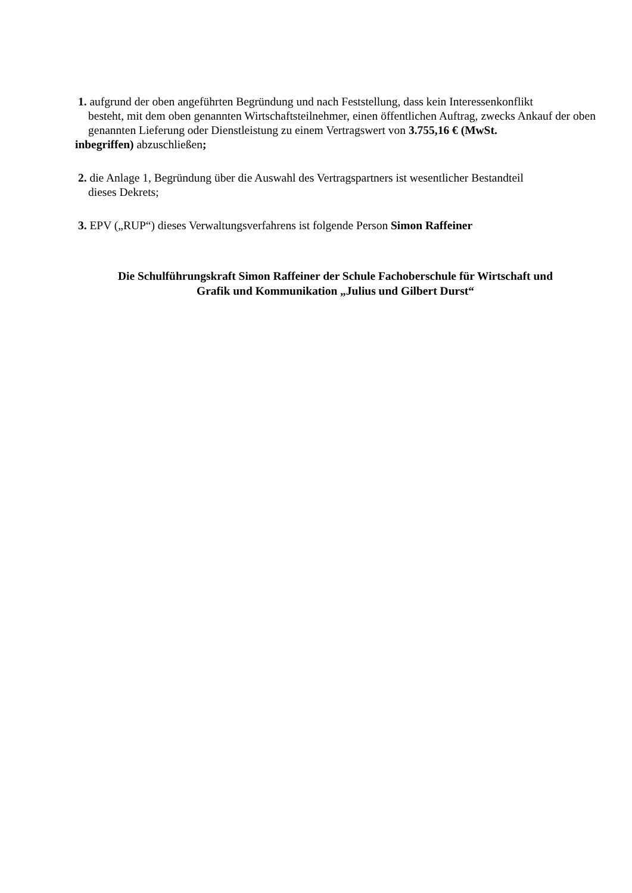1. aufgrund der oben angeführten Begründung und nach Feststellung, dass kein Interessenkonflikt
besteht, mit dem oben genannten Wirtschaftsteilnehmer, einen öffentlichen Auftrag, zwecks Ankauf der oben genannten Lieferung oder Dienstleistung zu einem Vertragswert von 3.755,16 € (MwSt.
inbegriffen) abzuschließen;
2. die Anlage 1, Begründung über die Auswahl des Vertragspartners ist wesentlicher Bestandteil
dieses Dekrets;
3. EPV („RUP“) dieses Verwaltungsverfahrens ist folgende Person Simon Raffeiner
Die Schulführungskraft Simon Raffeiner der Schule Fachoberschule für Wirtschaft und
Grafik und Kommunikation „Julius und Gilbert Durst“